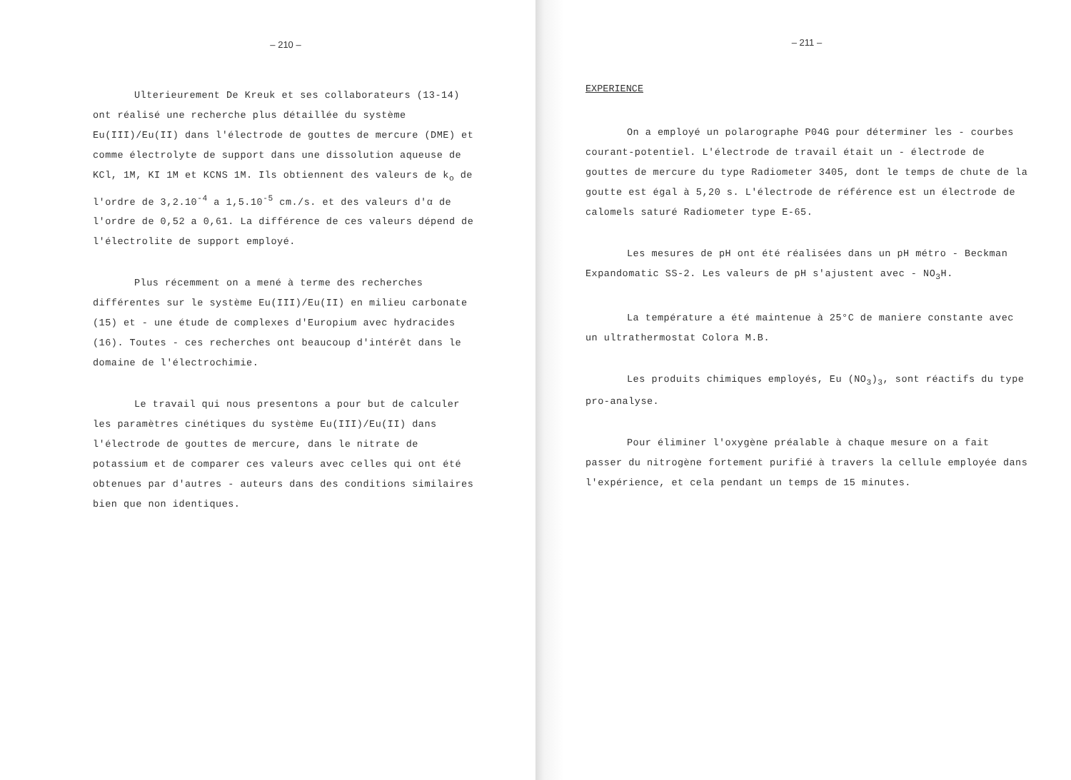– 210 –
Ulterieurement De Kreuk et ses collaborateurs (13-14) ont réalisé une recherche plus détaillée du système Eu(III)/Eu(II) dans l'électrode de gouttes de mercure (DME) et comme électrolyte de support dans une dissolution aqueuse de KCl, 1M, KI 1M et KCNS 1M. Ils obtiennent des valeurs de k<sub>o</sub> de l'ordre de 3,2.10<sup>-4</sup> a 1,5.10<sup>-5</sup> cm./s. et des valeurs d'α de l'ordre de 0,52 a 0,61. La différence de ces valeurs dépend de l'électrolite de support employé.
Plus récemment on a mené à terme des recherches différentes sur le système Eu(III)/Eu(II) en milieu carbonate (15) et - une étude de complexes d'Europium avec hydracides (16). Toutes - ces recherches ont beaucoup d'intérêt dans le domaine de l'électrochimie.
Le travail qui nous presentons a pour but de calculer les paramètres cinétiques du système Eu(III)/Eu(II) dans l'électrode de gouttes de mercure, dans le nitrate de potassium et de comparer ces valeurs avec celles qui ont été obtenues par d'autres - auteurs dans des conditions similaires bien que non identiques.
– 211 –
EXPERIENCE
On a employé un polarographe P04G pour déterminer les - courbes courant-potentiel. L'électrode de travail était un - électrode de gouttes de mercure du type Radiometer 3405, dont le temps de chute de la goutte est égal à 5,20 s. L'électrode de référence est un électrode de calomels saturé Radiometer type E-65.
Les mesures de pH ont été réalisées dans un pH métro - Beckman Expandomatic SS-2. Les valeurs de pH s'ajustent avec - NO<sub>3</sub>H.
La température a été maintenue à 25°C de maniere constante avec un ultrathermostat Colora M.B.
Les produits chimiques employés, Eu (NO<sub>3</sub>)<sub>3</sub>, sont réactifs du type pro-analyse.
Pour éliminer l'oxygène préalable à chaque mesure on a fait passer du nitrogène fortement purifié à travers la cellule employée dans l'expérience, et cela pendant un temps de 15 minutes.